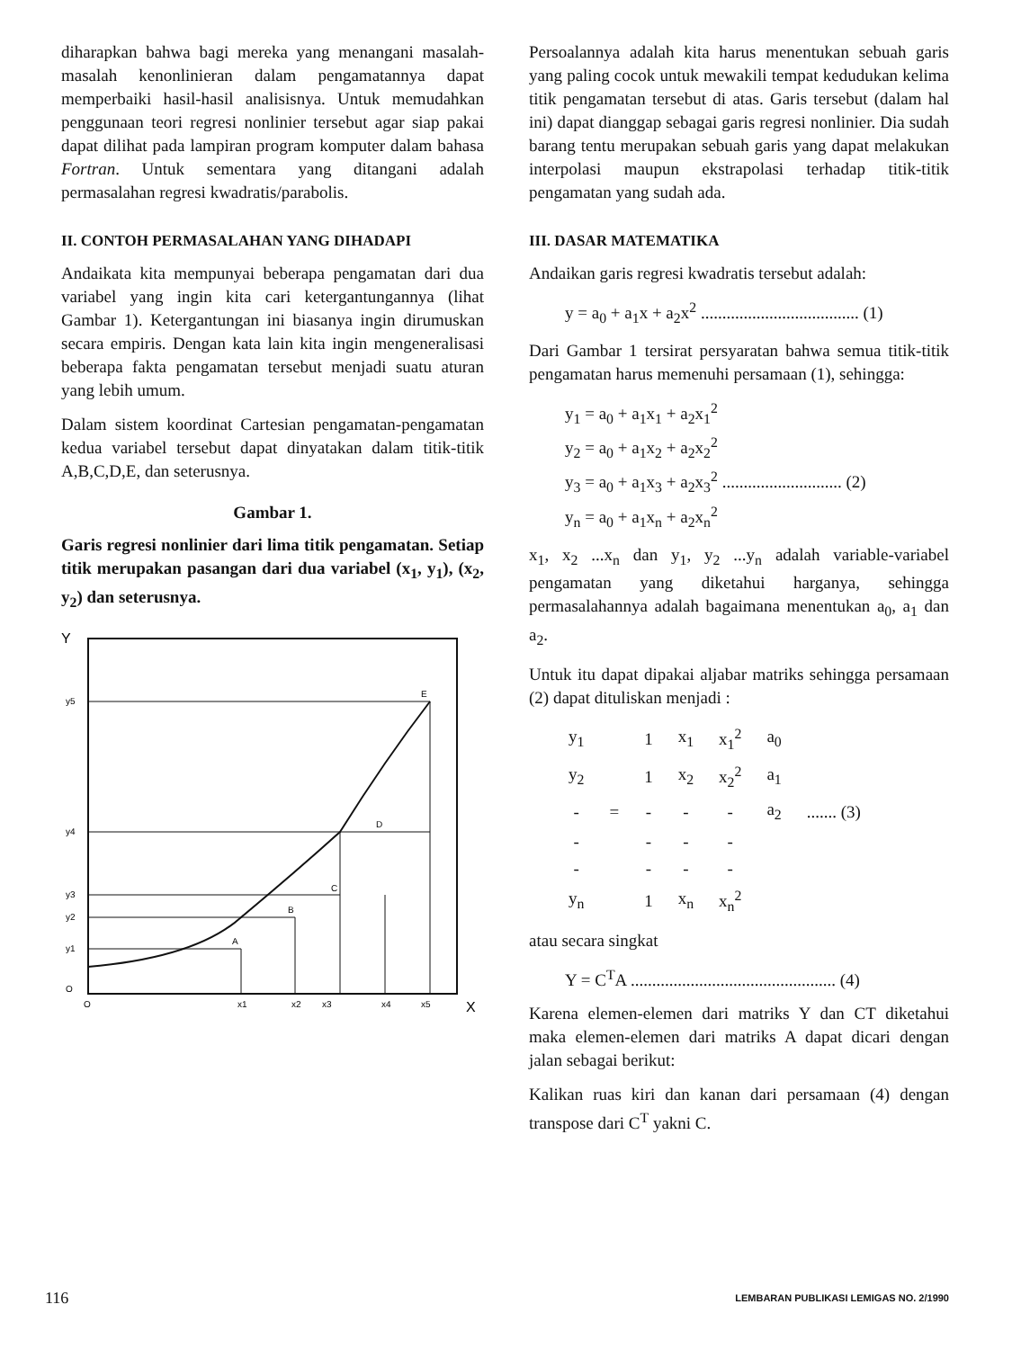diharapkan bahwa bagi mereka yang menangani masalah-masalah kenonlinieran dalam pengamatannya dapat memperbaiki hasil-hasil analisisnya. Untuk memudahkan penggunaan teori regresi nonlinier tersebut agar siap pakai dapat dilihat pada lampiran program komputer dalam bahasa Fortran. Untuk sementara yang ditangani adalah permasalahan regresi kwadratis/parabolis.
II. CONTOH PERMASALAHAN YANG DIHADAPI
Andaikata kita mempunyai beberapa pengamatan dari dua variabel yang ingin kita cari ketergantungannya (lihat Gambar 1). Ketergantungan ini biasanya ingin dirumuskan secara empiris. Dengan kata lain kita ingin mengeneralisasi beberapa fakta pengamatan tersebut menjadi suatu aturan yang lebih umum.
Dalam sistem koordinat Cartesian pengamatan-pengamatan kedua variabel tersebut dapat dinyatakan dalam titik-titik A,B,C,D,E, dan seterusnya.
Gambar 1.
Garis regresi nonlinier dari lima titik pengamatan. Setiap titik merupakan pasangan dari dua variabel (x<sub>1</sub>, y<sub>1</sub>), (x<sub>2</sub>, y<sub>2</sub>) dan seterusnya.
Y
y5
y4
y3
y2
y1
O
A
B
C
D
E
O
x1
x2
x3
x4
x5
X
Persoalannya adalah kita harus menentukan sebuah garis yang paling cocok untuk mewakili tempat kedudukan kelima titik pengamatan tersebut di atas. Garis tersebut (dalam hal ini) dapat dianggap sebagai garis regresi nonlinier. Dia sudah barang tentu merupakan sebuah garis yang dapat melakukan interpolasi maupun ekstrapolasi terhadap titik-titik pengamatan yang sudah ada.
III. DASAR MATEMATIKA
Andaikan garis regresi kwadratis tersebut adalah:
y = a<sub>0</sub> + a<sub>1</sub>x + a<sub>2</sub>x<sup>2</sup> ..................................... (1)
Dari Gambar 1 tersirat persyaratan bahwa semua titik-titik pengamatan harus memenuhi persamaan (1), sehingga:
y<sub>1</sub> = a<sub>0</sub> + a<sub>1</sub>x<sub>1</sub> + a<sub>2</sub>x<sub>1</sub><sup>2</sup>
y<sub>2</sub> = a<sub>0</sub> + a<sub>1</sub>x<sub>2</sub> + a<sub>2</sub>x<sub>2</sub><sup>2</sup>
y<sub>3</sub> = a<sub>0</sub> + a<sub>1</sub>x<sub>3</sub> + a<sub>2</sub>x<sub>3</sub><sup>2</sup> ............................ (2)
y<sub>n</sub> = a<sub>0</sub> + a<sub>1</sub>x<sub>n</sub> + a<sub>2</sub>x<sub>n</sub><sup>2</sup>
x<sub>1</sub>, x<sub>2</sub> ...x<sub>n</sub> dan y<sub>1</sub>, y<sub>2</sub> ...y<sub>n</sub> adalah variable-variabel pengamatan yang diketahui harganya, sehingga permasalahannya adalah bagaimana menentukan a<sub>0</sub>, a<sub>1</sub> dan a<sub>2</sub>.
Untuk itu dapat dipakai aljabar matriks sehingga persamaan (2) dapat dituliskan menjadi :
| y<sub>1</sub> | | 1 | x<sub>1</sub> | x<sub>1</sub><sup>2</sup> | a<sub>0</sub> | |
| y<sub>2</sub> | | 1 | x<sub>2</sub> | x<sub>2</sub><sup>2</sup> | a<sub>1</sub> | |
| - | = | - | - | - | a<sub>2</sub> | ....... (3) |
| - | | - | - | - | | |
| - | | - | - | - | | |
| y<sub>n</sub> | | 1 | x<sub>n</sub> | x<sub>n</sub><sup>2</sup> | | |
atau secara singkat
Y = C<sup>T</sup>A ................................................ (4)
Karena elemen-elemen dari matriks Y dan CT diketahui maka elemen-elemen dari matriks A dapat dicari dengan jalan sebagai berikut:
Kalikan ruas kiri dan kanan dari persamaan (4) dengan transpose dari C<sup>T</sup> yakni C.
116 LEMBARAN PUBLIKASI LEMIGAS NO. 2/1990